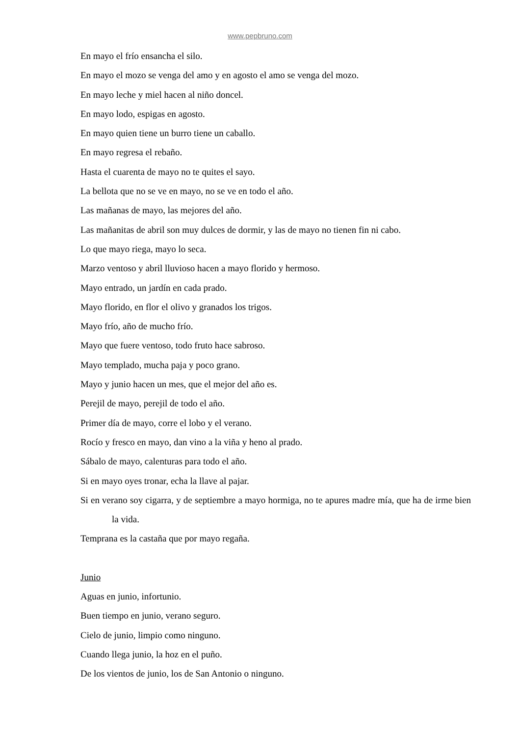www.pepbruno.com
En mayo el frío ensancha el silo.
En mayo el mozo se venga del amo y en agosto el amo se venga del mozo.
En mayo leche y miel hacen al niño doncel.
En mayo lodo, espigas en agosto.
En mayo quien tiene un burro tiene un caballo.
En mayo regresa el rebaño.
Hasta el cuarenta de mayo no te quites el sayo.
La bellota que no se ve en mayo, no se ve en todo el año.
Las mañanas de mayo, las mejores del año.
Las mañanitas de abril son muy dulces de dormir, y las de mayo no tienen fin ni cabo.
Lo que mayo riega, mayo lo seca.
Marzo ventoso y abril lluvioso hacen a mayo florido y hermoso.
Mayo entrado, un jardín en cada prado.
Mayo florido, en flor el olivo y granados los trigos.
Mayo frío, año de mucho frío.
Mayo que fuere ventoso, todo fruto hace sabroso.
Mayo templado, mucha paja y poco grano.
Mayo y junio hacen un mes, que el mejor del año es.
Perejil de mayo, perejil de todo el año.
Primer día de mayo, corre el lobo y el verano.
Rocío y fresco en mayo, dan vino a la viña y heno al prado.
Sábalo de mayo, calenturas para todo el año.
Si en mayo oyes tronar, echa la llave al pajar.
Si en verano soy cigarra, y de septiembre a mayo hormiga, no te apures madre mía, que ha de irme bien la vida.
Temprana es la castaña que por mayo regaña.
Junio
Aguas en junio, infortunio.
Buen tiempo en junio, verano seguro.
Cielo de junio, limpio como ninguno.
Cuando llega junio, la hoz en el puño.
De los vientos de junio, los de San Antonio o ninguno.